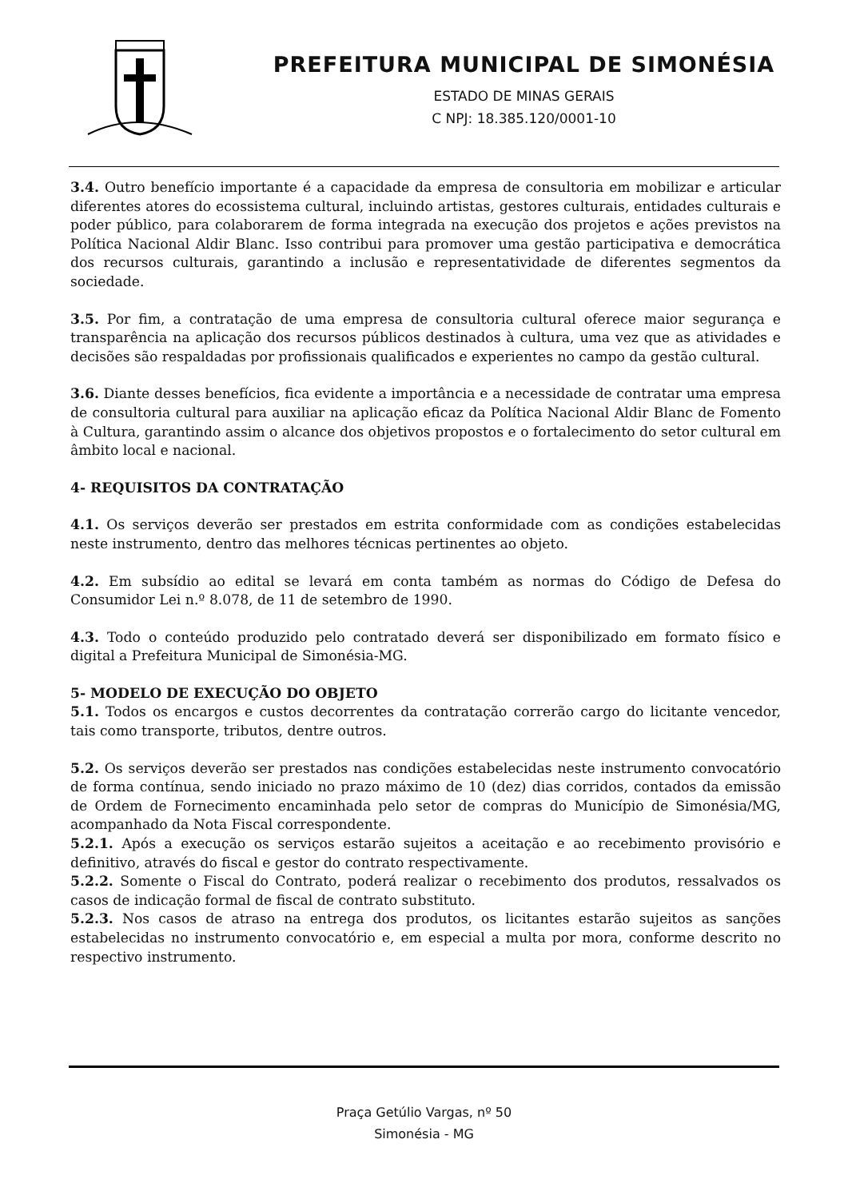PREFEITURA MUNICIPAL DE SIMONÉSIA
ESTADO DE MINAS GERAIS
C NPJ: 18.385.120/0001-10
3.4. Outro benefício importante é a capacidade da empresa de consultoria em mobilizar e articular diferentes atores do ecossistema cultural, incluindo artistas, gestores culturais, entidades culturais e poder público, para colaborarem de forma integrada na execução dos projetos e ações previstos na Política Nacional Aldir Blanc. Isso contribui para promover uma gestão participativa e democrática dos recursos culturais, garantindo a inclusão e representatividade de diferentes segmentos da sociedade.
3.5. Por fim, a contratação de uma empresa de consultoria cultural oferece maior segurança e transparência na aplicação dos recursos públicos destinados à cultura, uma vez que as atividades e decisões são respaldadas por profissionais qualificados e experientes no campo da gestão cultural.
3.6. Diante desses benefícios, fica evidente a importância e a necessidade de contratar uma empresa de consultoria cultural para auxiliar na aplicação eficaz da Política Nacional Aldir Blanc de Fomento à Cultura, garantindo assim o alcance dos objetivos propostos e o fortalecimento do setor cultural em âmbito local e nacional.
4- REQUISITOS DA CONTRATAÇÃO
4.1. Os serviços deverão ser prestados em estrita conformidade com as condições estabelecidas neste instrumento, dentro das melhores técnicas pertinentes ao objeto.
4.2. Em subsídio ao edital se levará em conta também as normas do Código de Defesa do Consumidor Lei n.º 8.078, de 11 de setembro de 1990.
4.3. Todo o conteúdo produzido pelo contratado deverá ser disponibilizado em formato físico e digital a Prefeitura Municipal de Simonésia-MG.
5- MODELO DE EXECUÇÃO DO OBJETO
5.1. Todos os encargos e custos decorrentes da contratação correrão cargo do licitante vencedor, tais como transporte, tributos, dentre outros.
5.2. Os serviços deverão ser prestados nas condições estabelecidas neste instrumento convocatório de forma contínua, sendo iniciado no prazo máximo de 10 (dez) dias corridos, contados da emissão de Ordem de Fornecimento encaminhada pelo setor de compras do Município de Simonésia/MG, acompanhado da Nota Fiscal correspondente.
5.2.1. Após a execução os serviços estarão sujeitos a aceitação e ao recebimento provisório e definitivo, através do fiscal e gestor do contrato respectivamente.
5.2.2. Somente o Fiscal do Contrato, poderá realizar o recebimento dos produtos, ressalvados os casos de indicação formal de fiscal de contrato substituto.
5.2.3. Nos casos de atraso na entrega dos produtos, os licitantes estarão sujeitos as sanções estabelecidas no instrumento convocatório e, em especial a multa por mora, conforme descrito no respectivo instrumento.
Praça Getúlio Vargas, nº 50
Simonésia - MG